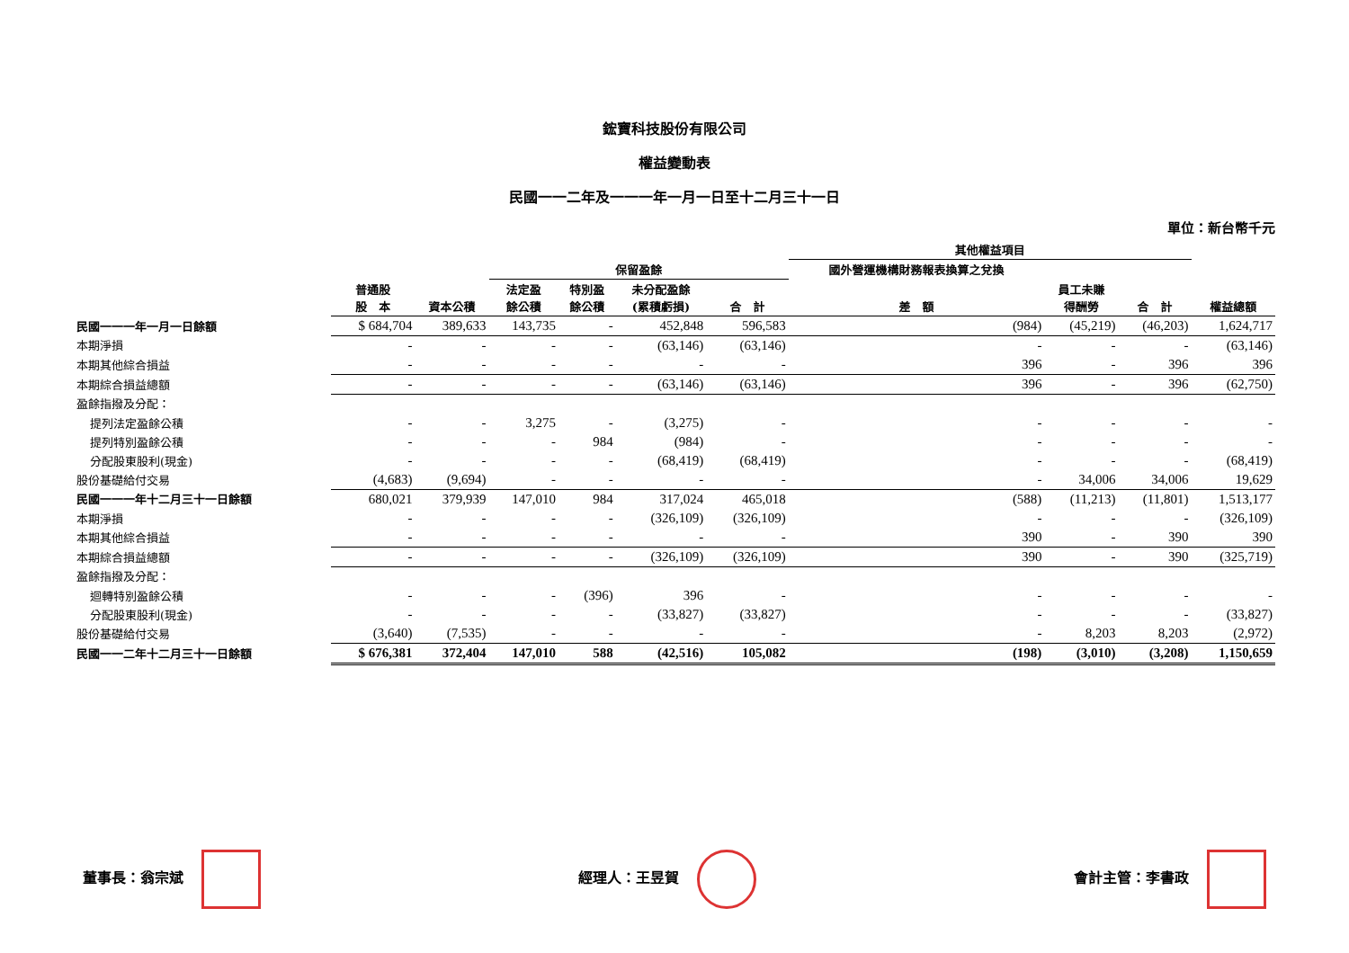鋐寶科技股份有限公司
權益變動表
民國一一二年及一一一年一月一日至十二月三十一日
單位：新台幣千元
| | | | | | | | 其他權益項目 | | | |
| --- | --- | --- | --- | --- | --- | --- | --- | --- | --- | --- |
| | | | 保留盈餘 | | | | 國外營運機構財務報表換算之兌換 | | | |
| | 普通股 股 本 | 資本公積 | 法定盈 餘公積 | 特別盈 餘公積 | 未分配盈餘 (累積虧損) | 合 計 | 差 額 | 員工未賺 得酬勞 | 合 計 | 權益總額 |
| 民國一一一年一月一日餘額 | $ 684,704 | 389,633 | 143,735 | - | 452,848 | 596,583 | (984) | (45,219) | (46,203) | 1,624,717 |
| 本期淨損 | - | - | - | - | (63,146) | (63,146) | - | - | - | (63,146) |
| 本期其他綜合損益 | - | - | - | - | - | - | 396 | - | 396 | 396 |
| 本期綜合損益總額 | - | - | - | - | (63,146) | (63,146) | 396 | - | 396 | (62,750) |
| 盈餘指撥及分配： | | | | | | | | | | |
| 提列法定盈餘公積 | - | - | 3,275 | - | (3,275) | - | - | - | - | - |
| 提列特別盈餘公積 | - | - | - | 984 | (984) | - | - | - | - | - |
| 分配股東股利(現金) | - | - | - | - | (68,419) | (68,419) | - | - | - | (68,419) |
| 股份基礎給付交易 | (4,683) | (9,694) | - | - | - | - | - | 34,006 | 34,006 | 19,629 |
| 民國一一一年十二月三十一日餘額 | 680,021 | 379,939 | 147,010 | 984 | 317,024 | 465,018 | (588) | (11,213) | (11,801) | 1,513,177 |
| 本期淨損 | - | - | - | - | (326,109) | (326,109) | - | - | - | (326,109) |
| 本期其他綜合損益 | - | - | - | - | - | - | 390 | - | 390 | 390 |
| 本期綜合損益總額 | - | - | - | - | (326,109) | (326,109) | 390 | - | 390 | (325,719) |
| 盈餘指撥及分配： | | | | | | | | | | |
| 迴轉特別盈餘公積 | - | - | - | (396) | 396 | - | - | - | - | - |
| 分配股東股利(現金) | - | - | - | - | (33,827) | (33,827) | - | - | - | (33,827) |
| 股份基礎給付交易 | (3,640) | (7,535) | - | - | - | - | - | 8,203 | 8,203 | (2,972) |
| 民國一一二年十二月三十一日餘額 | $ 676,381 | 372,404 | 147,010 | 588 | (42,516) | 105,082 | (198) | (3,010) | (3,208) | 1,150,659 |
董事長：翁宗斌 經理人：王昱賀 會計主管：李書政